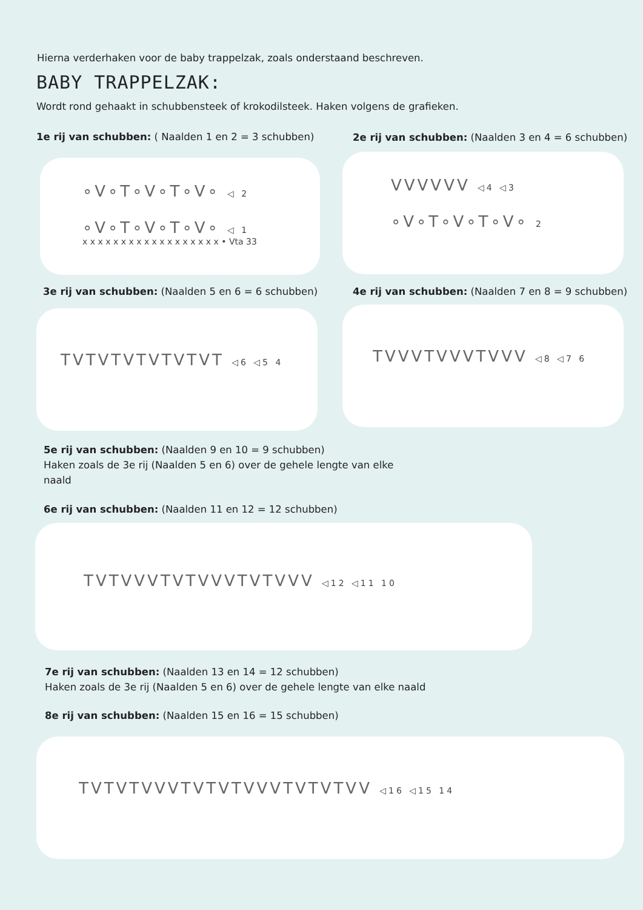Hierna verderhaken voor de baby trappelzak, zoals onderstaand beschreven.
BABY TRAPPELZAK:
Wordt rond gehaakt in schubbensteek of krokodilsteek. Haken volgens de grafieken.
1e rij van schubben: ( Naalden 1 en 2 = 3 schubben)
2e rij van schubben: (Naalden 3 en 4 = 6 schubben)
∘V∘T∘V∘T∘V∘ ◁ 2
∘V∘T∘V∘T∘V∘ ◁ 1
x x x x x x x x x x x x x x x x x x • Vta 33
VVVVVV ◁4 ◁3
∘V∘T∘V∘T∘V∘ 2
3e rij van schubben: (Naalden 5 en 6 = 6 schubben)
4e rij van schubben: (Naalden 7 en 8 = 9 schubben)
TVTVTVTVTVTVT ◁6 ◁5 4 TVVVTVVVTVVV ◁8 ◁7 6
5e rij van schubben: (Naalden 9 en 10 = 9 schubben)
Haken zoals de 3e rij (Naalden 5 en 6) over de gehele lengte van elke
naald
6e rij van schubben: (Naalden 11 en 12 = 12 schubben)
TVTVVVTVTVVVTVTVVV ◁12 ◁11 10
7e rij van schubben: (Naalden 13 en 14 = 12 schubben)
Haken zoals de 3e rij (Naalden 5 en 6) over de gehele lengte van elke naald
8e rij van schubben: (Naalden 15 en 16 = 15 schubben)
TVTVTVVVTVTVTVVVTVTVTVV ◁16 ◁15 14